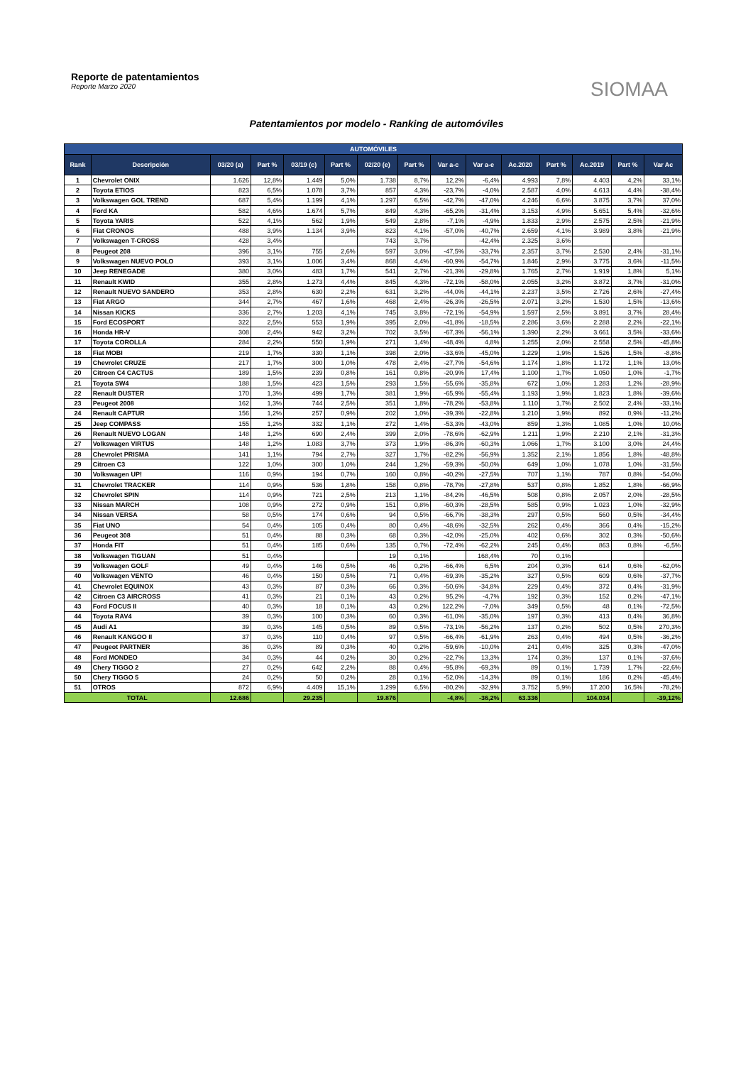Reporte de patentamientos
Reporte Marzo 2020
SIOMAA
Patentamientos por modelo - Ranking de automóviles
| AUTOMÓVILES | | | | | | | | | | | | | | |
| --- | --- | --- | --- | --- | --- | --- | --- | --- | --- | --- | --- | --- | --- | --- |
| Rank | Descripción | 03/20 (a) | Part % | 03/19 (c) | Part % | 02/20 (e) | Part % | Var a-c | Var a-e | Ac.2020 | Part % | Ac.2019 | Part % | Var Ac |
| 1 | Chevrolet ONIX | 1.626 | 12,8% | 1.449 | 5,0% | 1.738 | 8,7% | 12,2% | -6,4% | 4.993 | 7,8% | 4.403 | 4,2% | 33,1% |
| 2 | Toyota ETIOS | 823 | 6,5% | 1.078 | 3,7% | 857 | 4,3% | -23,7% | -4,0% | 2.587 | 4,0% | 4.613 | 4,4% | -38,4% |
| 3 | Volkswagen GOL TREND | 687 | 5,4% | 1.199 | 4,1% | 1.297 | 6,5% | -42,7% | -47,0% | 4.246 | 6,6% | 3.875 | 3,7% | 37,0% |
| 4 | Ford KA | 582 | 4,6% | 1.674 | 5,7% | 849 | 4,3% | -65,2% | -31,4% | 3.153 | 4,9% | 5.651 | 5,4% | -32,6% |
| 5 | Toyota YARIS | 522 | 4,1% | 562 | 1,9% | 549 | 2,8% | -7,1% | -4,9% | 1.833 | 2,9% | 2.575 | 2,5% | -21,9% |
| 6 | Fiat CRONOS | 488 | 3,9% | 1.134 | 3,9% | 823 | 4,1% | -57,0% | -40,7% | 2.659 | 4,1% | 3.989 | 3,8% | -21,9% |
| 7 | Volkswagen T-CROSS | 428 | 3,4% | | | 743 | 3,7% | | -42,4% | 2.325 | 3,6% | | | |
| 8 | Peugeot 208 | 396 | 3,1% | 755 | 2,6% | 597 | 3,0% | -47,5% | -33,7% | 2.357 | 3,7% | 2.530 | 2,4% | -31,1% |
| 9 | Volkswagen NUEVO POLO | 393 | 3,1% | 1.006 | 3,4% | 868 | 4,4% | -60,9% | -54,7% | 1.846 | 2,9% | 3.775 | 3,6% | -11,5% |
| 10 | Jeep RENEGADE | 380 | 3,0% | 483 | 1,7% | 541 | 2,7% | -21,3% | -29,8% | 1.765 | 2,7% | 1.919 | 1,8% | 5,1% |
| 11 | Renault KWID | 355 | 2,8% | 1.273 | 4,4% | 845 | 4,3% | -72,1% | -58,0% | 2.055 | 3,2% | 3.872 | 3,7% | -31,0% |
| 12 | Renault NUEVO SANDERO | 353 | 2,8% | 630 | 2,2% | 631 | 3,2% | -44,0% | -44,1% | 2.237 | 3,5% | 2.726 | 2,6% | -27,4% |
| 13 | Fiat ARGO | 344 | 2,7% | 467 | 1,6% | 468 | 2,4% | -26,3% | -26,5% | 2.071 | 3,2% | 1.530 | 1,5% | -13,6% |
| 14 | Nissan KICKS | 336 | 2,7% | 1.203 | 4,1% | 745 | 3,8% | -72,1% | -54,9% | 1.597 | 2,5% | 3.891 | 3,7% | 28,4% |
| 15 | Ford ECOSPORT | 322 | 2,5% | 553 | 1,9% | 395 | 2,0% | -41,8% | -18,5% | 2.286 | 3,6% | 2.288 | 2,2% | -22,1% |
| 16 | Honda HR-V | 308 | 2,4% | 942 | 3,2% | 702 | 3,5% | -67,3% | -56,1% | 1.390 | 2,2% | 3.661 | 3,5% | -33,6% |
| 17 | Toyota COROLLA | 284 | 2,2% | 550 | 1,9% | 271 | 1,4% | -48,4% | 4,8% | 1.255 | 2,0% | 2.558 | 2,5% | -45,8% |
| 18 | Fiat MOBI | 219 | 1,7% | 330 | 1,1% | 398 | 2,0% | -33,6% | -45,0% | 1.229 | 1,9% | 1.526 | 1,5% | -8,8% |
| 19 | Chevrolet CRUZE | 217 | 1,7% | 300 | 1,0% | 478 | 2,4% | -27,7% | -54,6% | 1.174 | 1,8% | 1.172 | 1,1% | 13,0% |
| 20 | Citroen C4 CACTUS | 189 | 1,5% | 239 | 0,8% | 161 | 0,8% | -20,9% | 17,4% | 1.100 | 1,7% | 1.050 | 1,0% | -1,7% |
| 21 | Toyota SW4 | 188 | 1,5% | 423 | 1,5% | 293 | 1,5% | -55,6% | -35,8% | 672 | 1,0% | 1.283 | 1,2% | -28,9% |
| 22 | Renault DUSTER | 170 | 1,3% | 499 | 1,7% | 381 | 1,9% | -65,9% | -55,4% | 1.193 | 1,9% | 1.823 | 1,8% | -39,6% |
| 23 | Peugeot 2008 | 162 | 1,3% | 744 | 2,5% | 351 | 1,8% | -78,2% | -53,8% | 1.110 | 1,7% | 2.502 | 2,4% | -33,1% |
| 24 | Renault CAPTUR | 156 | 1,2% | 257 | 0,9% | 202 | 1,0% | -39,3% | -22,8% | 1.210 | 1,9% | 892 | 0,9% | -11,2% |
| 25 | Jeep COMPASS | 155 | 1,2% | 332 | 1,1% | 272 | 1,4% | -53,3% | -43,0% | 859 | 1,3% | 1.085 | 1,0% | 10,0% |
| 26 | Renault NUEVO LOGAN | 148 | 1,2% | 690 | 2,4% | 399 | 2,0% | -78,6% | -62,9% | 1.211 | 1,9% | 2.210 | 2,1% | -31,3% |
| 27 | Volkswagen VIRTUS | 148 | 1,2% | 1.083 | 3,7% | 373 | 1,9% | -86,3% | -60,3% | 1.066 | 1,7% | 3.100 | 3,0% | 24,4% |
| 28 | Chevrolet PRISMA | 141 | 1,1% | 794 | 2,7% | 327 | 1,7% | -82,2% | -56,9% | 1.352 | 2,1% | 1.856 | 1,8% | -48,8% |
| 29 | Citroen C3 | 122 | 1,0% | 300 | 1,0% | 244 | 1,2% | -59,3% | -50,0% | 649 | 1,0% | 1.078 | 1,0% | -31,5% |
| 30 | Volkswagen UP! | 116 | 0,9% | 194 | 0,7% | 160 | 0,8% | -40,2% | -27,5% | 707 | 1,1% | 787 | 0,8% | -54,0% |
| 31 | Chevrolet TRACKER | 114 | 0,9% | 536 | 1,8% | 158 | 0,8% | -78,7% | -27,8% | 537 | 0,8% | 1.852 | 1,8% | -66,9% |
| 32 | Chevrolet SPIN | 114 | 0,9% | 721 | 2,5% | 213 | 1,1% | -84,2% | -46,5% | 508 | 0,8% | 2.057 | 2,0% | -28,5% |
| 33 | Nissan MARCH | 108 | 0,9% | 272 | 0,9% | 151 | 0,8% | -60,3% | -28,5% | 585 | 0,9% | 1.023 | 1,0% | -32,9% |
| 34 | Nissan VERSA | 58 | 0,5% | 174 | 0,6% | 94 | 0,5% | -66,7% | -38,3% | 297 | 0,5% | 560 | 0,5% | -34,4% |
| 35 | Fiat UNO | 54 | 0,4% | 105 | 0,4% | 80 | 0,4% | -48,6% | -32,5% | 262 | 0,4% | 366 | 0,4% | -15,2% |
| 36 | Peugeot 308 | 51 | 0,4% | 88 | 0,3% | 68 | 0,3% | -42,0% | -25,0% | 402 | 0,6% | 302 | 0,3% | -50,6% |
| 37 | Honda FIT | 51 | 0,4% | 185 | 0,6% | 135 | 0,7% | -72,4% | -62,2% | 245 | 0,4% | 863 | 0,8% | -6,5% |
| 38 | Volkswagen TIGUAN | 51 | 0,4% | | | 19 | 0,1% | | 168,4% | 70 | 0,1% | | | |
| 39 | Volkswagen GOLF | 49 | 0,4% | 146 | 0,5% | 46 | 0,2% | -66,4% | 6,5% | 204 | 0,3% | 614 | 0,6% | -62,0% |
| 40 | Volkswagen VENTO | 46 | 0,4% | 150 | 0,5% | 71 | 0,4% | -69,3% | -35,2% | 327 | 0,5% | 609 | 0,6% | -37,7% |
| 41 | Chevrolet EQUINOX | 43 | 0,3% | 87 | 0,3% | 66 | 0,3% | -50,6% | -34,8% | 229 | 0,4% | 372 | 0,4% | -31,9% |
| 42 | Citroen C3 AIRCROSS | 41 | 0,3% | 21 | 0,1% | 43 | 0,2% | 95,2% | -4,7% | 192 | 0,3% | 152 | 0,2% | -47,1% |
| 43 | Ford FOCUS II | 40 | 0,3% | 18 | 0,1% | 43 | 0,2% | 122,2% | -7,0% | 349 | 0,5% | 48 | 0,1% | -72,5% |
| 44 | Toyota RAV4 | 39 | 0,3% | 100 | 0,3% | 60 | 0,3% | -61,0% | -35,0% | 197 | 0,3% | 413 | 0,4% | 36,8% |
| 45 | Audi A1 | 39 | 0,3% | 145 | 0,5% | 89 | 0,5% | -73,1% | -56,2% | 137 | 0,2% | 502 | 0,5% | 270,3% |
| 46 | Renault KANGOO II | 37 | 0,3% | 110 | 0,4% | 97 | 0,5% | -66,4% | -61,9% | 263 | 0,4% | 494 | 0,5% | -36,2% |
| 47 | Peugeot PARTNER | 36 | 0,3% | 89 | 0,3% | 40 | 0,2% | -59,6% | -10,0% | 241 | 0,4% | 325 | 0,3% | -47,0% |
| 48 | Ford MONDEO | 34 | 0,3% | 44 | 0,2% | 30 | 0,2% | -22,7% | 13,3% | 174 | 0,3% | 137 | 0,1% | -37,6% |
| 49 | Chery TIGGO 2 | 27 | 0,2% | 642 | 2,2% | 88 | 0,4% | -95,8% | -69,3% | 89 | 0,1% | 1.739 | 1,7% | -22,6% |
| 50 | Chery TIGGO 5 | 24 | 0,2% | 50 | 0,2% | 28 | 0,1% | -52,0% | -14,3% | 89 | 0,1% | 186 | 0,2% | -45,4% |
| 51 | OTROS | 872 | 6,9% | 4.409 | 15,1% | 1.299 | 6,5% | -80,2% | -32,9% | 3.752 | 5,9% | 17.200 | 16,5% | -78,2% |
| TOTAL | | 12.686 | | 29.235 | | 19.876 | | -4,8% | -36,2% | 63.336 | | 104.034 | | -39,12% |